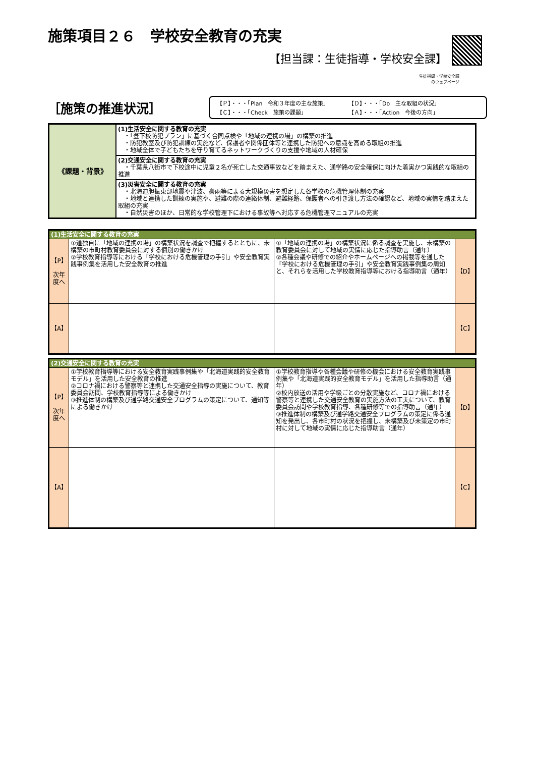施策項目２６　学校安全教育の充実
【担当課：生徒指導・学校安全課】
生徒指導・学校安全課
のウェブページ
［施策の推進状況］
【Ｐ】・・・「Plan　令和３年度の主な施策」 【Ｄ】・・・「Do　主な取組の状況」 【Ｃ】・・・「Check　施策の課題」 【Ａ】・・・「Action　今後の方向」
| 《課題・背景》 | (1)生活安全に関する教育の充実 ・「登下校防犯プラン」に基づく合同点検や「地域の連携の場」の構築の推進 ・防犯教室及び防犯訓練の実施など、保護者や関係団体等と連携した防犯への意識を高める取組の推進 ・地域全体で子どもたちを守り育てるネットワークづくりの支援や地域の人材確保 |
| | (2)交通安全に関する教育の充実 ・千葉県八街市で下校途中に児童２名が死亡した交通事故などを踏まえた、通学路の安全確保に向けた着実かつ実践的な取組の推進 |
| | (3)災害安全に関する教育の充実 ・北海道胆振東部地震や津波、豪雨等による大規模災害を想定した各学校の危機管理体制の充実 ・地域と連携した訓練の実施や、避難の際の連絡体制、避難経路、保護者への引き渡し方法の確認など、地域の実情を踏まえた取組の充実 ・自然災害のほか、日常的な学校管理下における事故等へ対応する危機管理マニュアルの充実 |
| (1)生活安全に関する教育の充実 | | | |
| 【P】 次年度へ | ①道独自に「地域の連携の場」の構築状況を調査で把握するとともに、未構築の市町村教育委員会に対する個別の働きかけ ②学校教育指導等における「学校における危機管理の手引」や安全教育実践事例集を活用した安全教育の推進 | ①「地域の連携の場」の構築状況に係る調査を実施し、未構築の教育委員会に対して地域の実情に応じた指導助言（通年） ②各種会議や研修での紹介やホームページへの掲載等を通した「学校における危機管理の手引」や安全教育実践事例集の周知と、それらを活用した学校教育指導等における指導助言（通年） | 【D】 |
| 【A】 | | | 【C】 |
| (2)交通安全に関する教育の充実 | | | |
| 【P】 次年度へ | ①学校教育指導等における安全教育実践事例集や「北海道実践的安全教育モデル」を活用した安全教育の推進 ②コロナ禍における警察等と連携した交通安全指導の実施について、教育委員会訪問、学校教育指導等による働きかけ ③推進体制の構築及び通学路交通安全プログラムの策定について、通知等による働きかけ | ①学校教育指導や各種会議や研修の機会における安全教育実践事例集や「北海道実践的安全教育モデル」を活用した指導助言（通年） ②校内放送の活用や学級ごとの分散実施など、コロナ禍における警察等と連携した交通安全教育の実施方法の工夫について、教育委員会訪問や学校教育指導、各種研修等での指導助言（通年） ③推進体制の構築及び通学路交通安全プログラムの策定に係る通知を発出し、各市町村の状況を把握し、未構築及び未策定の市町村に対して地域の実情に応じた指導助言（通年） | 【D】 |
| 【A】 | | | 【C】 |